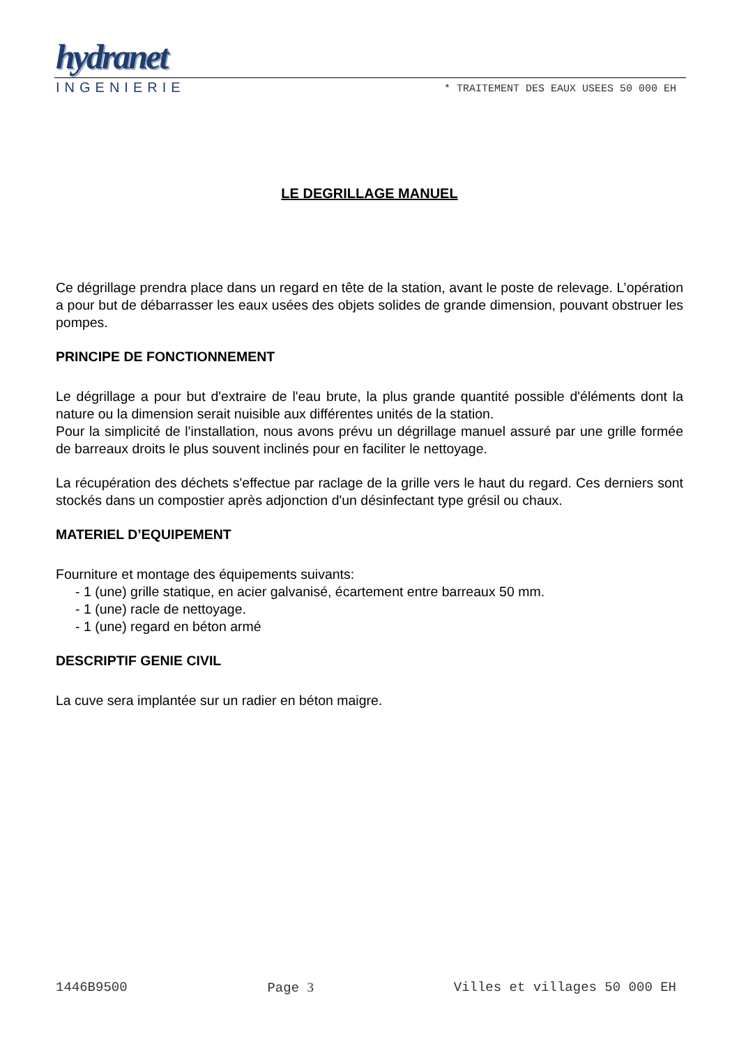hydranet
INGENIERIE * TRAITEMENT DES EAUX USEES 50 000 EH
LE DEGRILLAGE MANUEL
Ce dégrillage prendra place dans un regard en tête de la station, avant le poste de relevage. L’opération a pour but de débarrasser les eaux usées des objets solides de grande dimension, pouvant obstruer les pompes.
PRINCIPE DE FONCTIONNEMENT
Le dégrillage a pour but d'extraire de l'eau brute, la plus grande quantité possible d'éléments dont la nature ou la dimension serait nuisible aux différentes unités de la station.
Pour la simplicité de l'installation, nous avons prévu un dégrillage manuel assuré par une grille formée de barreaux droits le plus souvent inclinés pour en faciliter le nettoyage.
La récupération des déchets s'effectue par raclage de la grille vers le haut du regard. Ces derniers sont stockés dans un compostier après adjonction d'un désinfectant type grésil ou chaux.
MATERIEL D’EQUIPEMENT
Fourniture et montage des équipements suivants:
- 1 (une) grille statique, en acier galvanisé, écartement entre barreaux 50 mm.
- 1 (une) racle de nettoyage.
- 1 (une) regard en béton armé
DESCRIPTIF GENIE CIVIL
La cuve sera implantée sur un radier en béton maigre.
1446B9500 Page 3 Villes et villages 50 000 EH